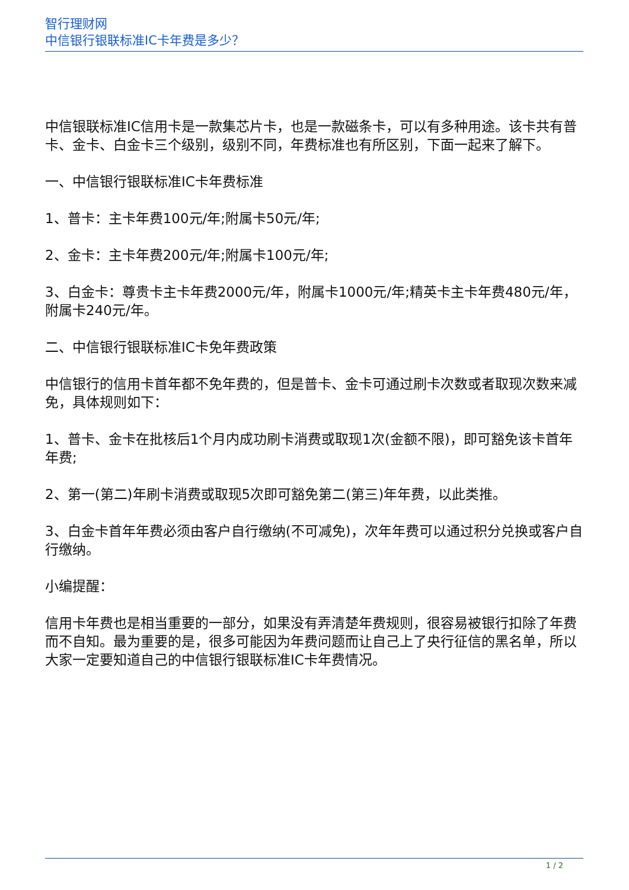智行理财网
中信银行银联标准IC卡年费是多少？
中信银联标准IC信用卡是一款集芯片卡，也是一款磁条卡，可以有多种用途。该卡共有普卡、金卡、白金卡三个级别，级别不同，年费标准也有所区别，下面一起来了解下。
一、中信银行银联标准IC卡年费标准
1、普卡：主卡年费100元/年;附属卡50元/年;
2、金卡：主卡年费200元/年;附属卡100元/年;
3、白金卡：尊贵卡主卡年费2000元/年，附属卡1000元/年;精英卡主卡年费480元/年，附属卡240元/年。
二、中信银行银联标准IC卡免年费政策
中信银行的信用卡首年都不免年费的，但是普卡、金卡可通过刷卡次数或者取现次数来减免，具体规则如下：
1、普卡、金卡在批核后1个月内成功刷卡消费或取现1次(金额不限)，即可豁免该卡首年年费;
2、第一(第二)年刷卡消费或取现5次即可豁免第二(第三)年年费，以此类推。
3、白金卡首年年费必须由客户自行缴纳(不可减免)，次年年费可以通过积分兑换或客户自行缴纳。
小编提醒：
信用卡年费也是相当重要的一部分，如果没有弄清楚年费规则，很容易被银行扣除了年费而不自知。最为重要的是，很多可能因为年费问题而让自己上了央行征信的黑名单，所以大家一定要知道自己的中信银行银联标准IC卡年费情况。
1 / 2